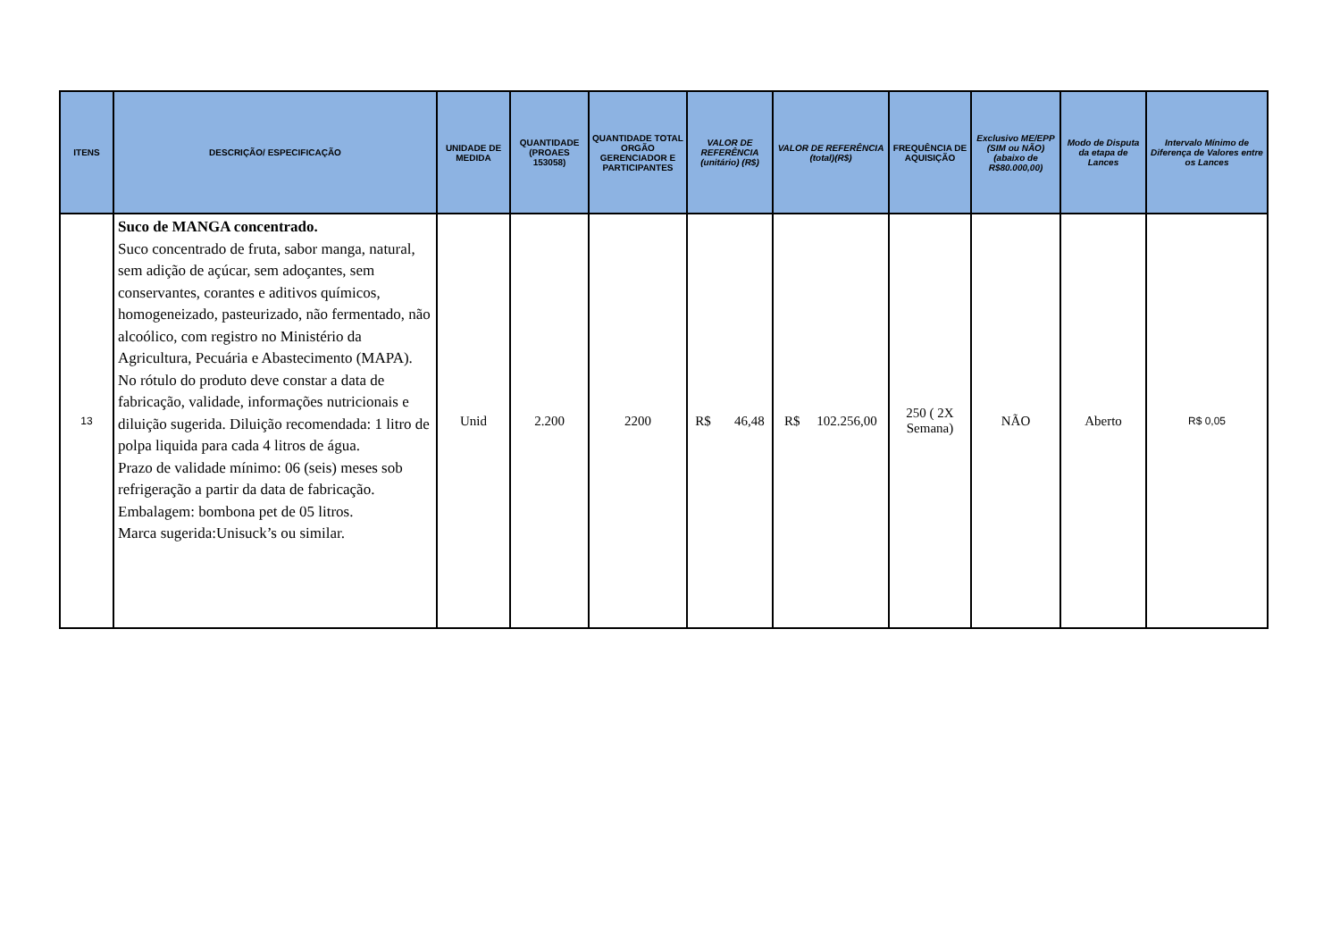| ITENS | DESCRIÇÃO/ ESPECIFICAÇÃO | UNIDADE DE MEDIDA | QUANTIDADE (PROAES 153058) | QUANTIDADE TOTAL ORGÃO GERENCIADOR E PARTICIPANTES | VALOR DE REFERÊNCIA (unitário) (R$) | VALOR DE REFERÊNCIA (total)(R$) | FREQUÊNCIA DE AQUISIÇÃO | Exclusivo ME/EPP (SIM ou NÃO) (abaixo de R$80.000,00) | Modo de Disputa da etapa de Lances | Intervalo Mínimo de Diferença de Valores entre os Lances |
| --- | --- | --- | --- | --- | --- | --- | --- | --- | --- | --- |
| 13 | Suco de MANGA concentrado. Suco concentrado de fruta, sabor manga, natural, sem adição de açúcar, sem adoçantes, sem conservantes, corantes e aditivos químicos, homogeneizado, pasteurizado, não fermentado, não alcoólico, com registro no Ministério da Agricultura, Pecuária e Abastecimento (MAPA). No rótulo do produto deve constar a data de fabricação, validade, informações nutricionais e diluição sugerida. Diluição recomendada: 1 litro de polpa liquida para cada 4 litros de água. Prazo de validade mínimo: 06 (seis) meses sob refrigeração a partir da data de fabricação. Embalagem: bombona pet de 05 litros. Marca sugerida:Unisuck’s ou similar. | Unid | 2.200 | 2200 | R$ 46,48 | R$ 102.256,00 | 250 ( 2X Semana) | NÃO | Aberto | R$ 0,05 |